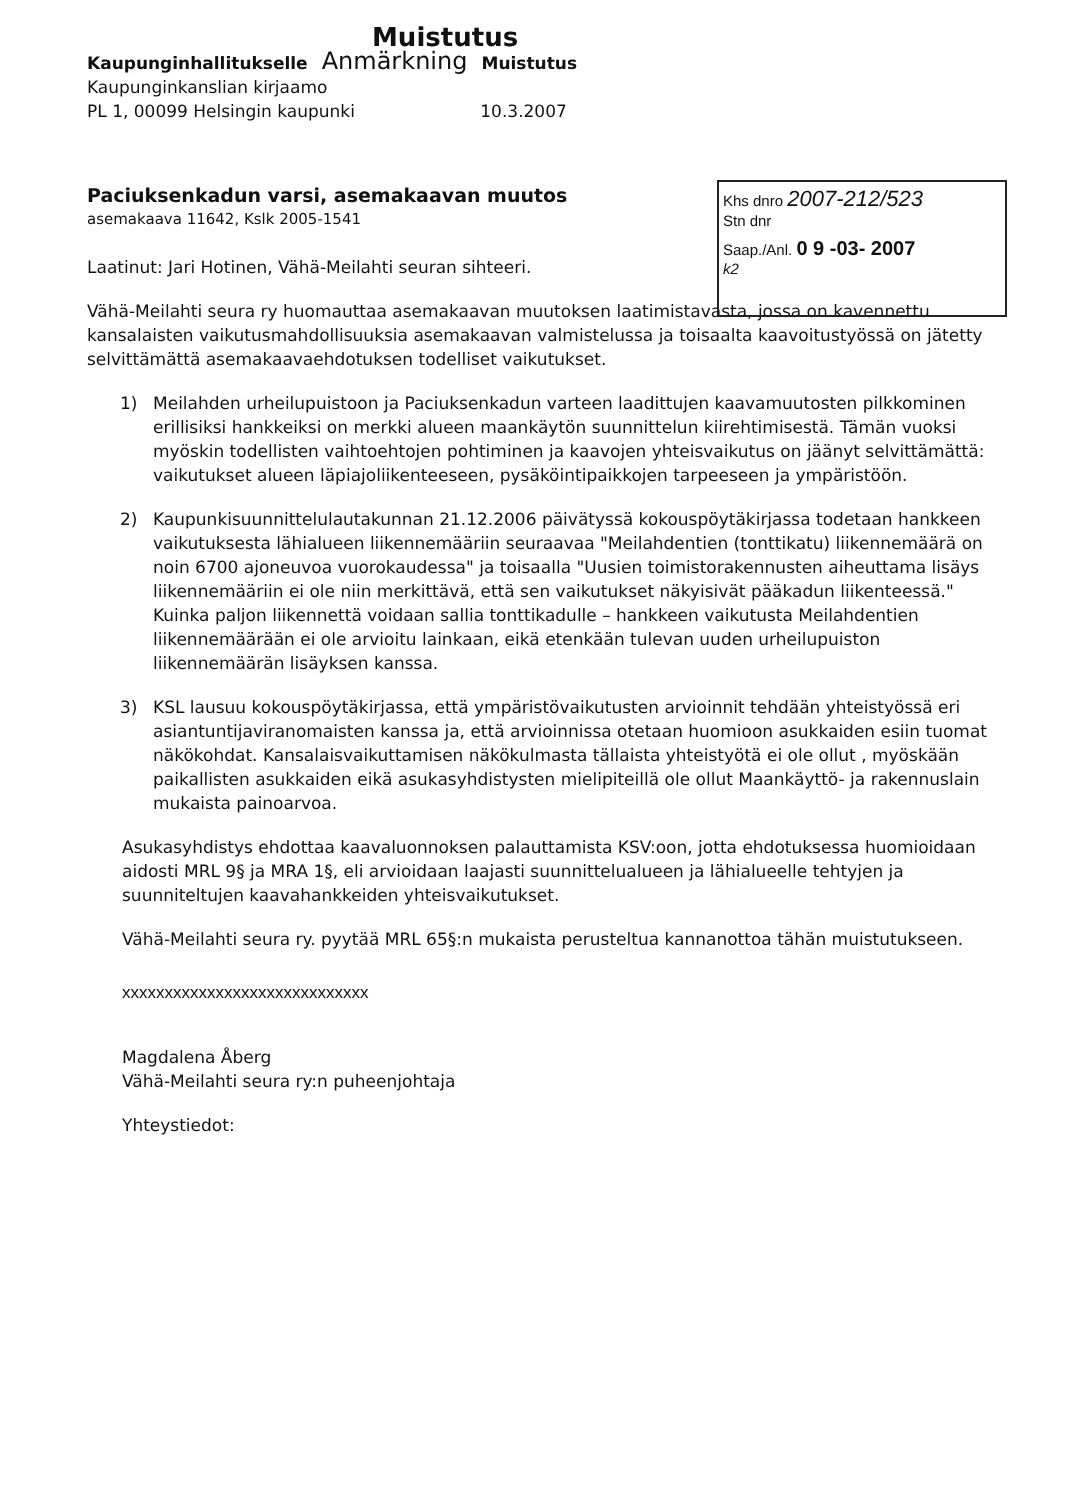Muistutus
Kaupunginhallitukselle Anmärkning Muistutus
Kaupunginkanslian kirjaamo
PL 1, 00099 Helsingin kaupunki 10.3.2007
Paciuksenkadun varsi, asemakaavan muutos
asemakaava 11642, Kslk 2005-1541
Laatinut: Jari Hotinen, Vähä-Meilahti seuran sihteeri.
Vähä-Meilahti seura ry huomauttaa asemakaavan muutoksen laatimistavasta, jossa on kavennettu kansalaisten vaikutusmahdollisuuksia asemakaavan valmistelussa ja toisaalta kaavoitustyössä on jätetty selvittämättä asemakaavaehdotuksen todelliset vaikutukset.
1) Meilahden urheilupuistoon ja Paciuksenkadun varteen laadittujen kaavamuutosten pilkkominen erillisiksi hankkeiksi on merkki alueen maankäytön suunnittelun kiirehtimisestä. Tämän vuoksi myöskin todellisten vaihtoehtojen pohtiminen ja kaavojen yhteisvaikutus on jäänyt selvittämättä: vaikutukset alueen läpiajoliikenteeseen, pysäköintipaikkojen tarpeeseen ja ympäristöön.
2) Kaupunkisuunnittelulautakunnan 21.12.2006 päivätyssä kokouspöytäkirjassa todetaan hankkeen vaikutuksesta lähialueen liikennemääriin seuraavaa "Meilahdentien (tonttikatu) liikennemäärä on noin 6700 ajoneuvoa vuorokaudessa" ja toisaalla "Uusien toimistorakennusten aiheuttama lisäys liikennemääriin ei ole niin merkittävä, että sen vaikutukset näkyisivät pääkadun liikenteessä." Kuinka paljon liikennettä voidaan sallia tonttikadulle – hankkeen vaikutusta Meilahdentien liikennemäärään ei ole arvioitu lainkaan, eikä etenkään tulevan uuden urheilupuiston liikennemäärän lisäyksen kanssa.
3) KSL lausuu kokouspöytäkirjassa, että ympäristövaikutusten arvioinnit tehdään yhteistyössä eri asiantuntijaviranomaisten kanssa ja, että arvioinnissa otetaan huomioon asukkaiden esiin tuomat näkökohdat. Kansalaisvaikuttamisen näkökulmasta tällaista yhteistyötä ei ole ollut , myöskään paikallisten asukkaiden eikä asukasyhdistysten mielipiteillä ole ollut Maankäyttö- ja rakennuslain mukaista painoarvoa.
Asukasyhdistys ehdottaa kaavaluonnoksen palauttamista KSV:oon, jotta ehdotuksessa huomioidaan aidosti MRL 9§ ja MRA 1§, eli arvioidaan laajasti suunnittelualueen ja lähialueelle tehtyjen ja suunniteltujen kaavahankkeiden yhteisvaikutukset.
Vähä-Meilahti seura ry. pyytää MRL 65§:n mukaista perusteltua kannanottoa tähän muistutukseen.
xxxxxxxxxxxxxxxxxxxxxxxxxxxxx
Magdalena Åberg
Vähä-Meilahti seura ry:n puheenjohtaja
Yhteystiedot:
Khs dnro 2007-212/523
Stn dnr
Saap./Anl. 0 9 -03- 2007
k2